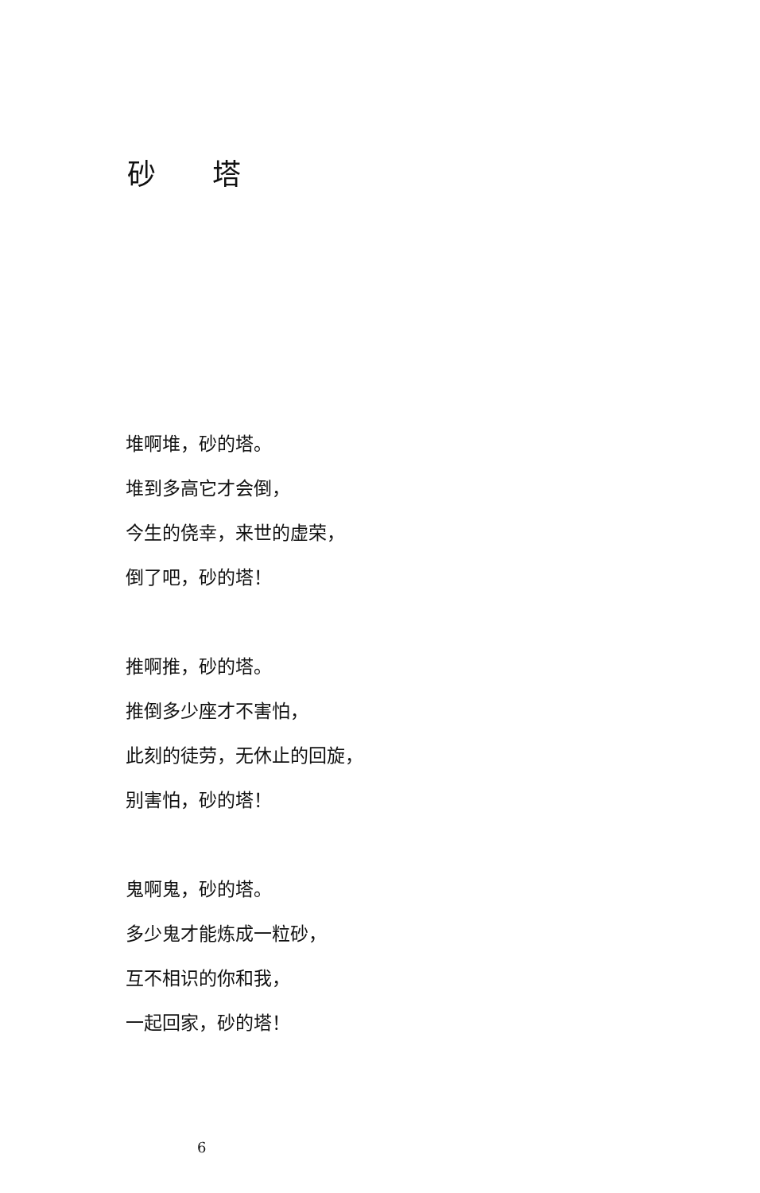砂 塔
堆啊堆，砂的塔。
堆到多高它才会倒，
今生的侥幸，来世的虚荣，
倒了吧，砂的塔！
推啊推，砂的塔。
推倒多少座才不害怕，
此刻的徒劳，无休止的回旋，
别害怕，砂的塔！
鬼啊鬼，砂的塔。
多少鬼才能炼成一粒砂，
互不相识的你和我，
一起回家，砂的塔！
6